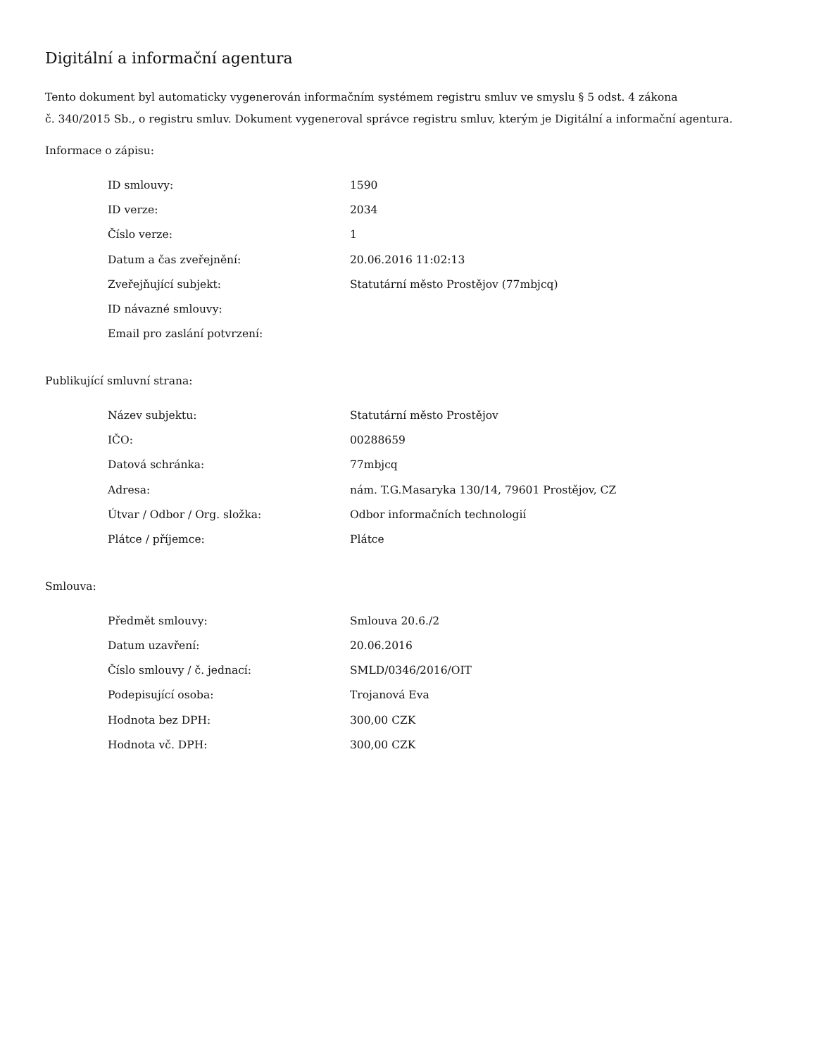Digitální a informační agentura
Tento dokument byl automaticky vygenerován informačním systémem registru smluv ve smyslu § 5 odst. 4 zákona
č. 340/2015 Sb., o registru smluv. Dokument vygeneroval správce registru smluv, kterým je Digitální a informační agentura.
Informace o zápisu:
| ID smlouvy: | 1590 |
| ID verze: | 2034 |
| Číslo verze: | 1 |
| Datum a čas zveřejnění: | 20.06.2016 11:02:13 |
| Zveřejňující subjekt: | Statutární město Prostějov (77mbjcq) |
| ID návazné smlouvy: | |
| Email pro zaslání potvrzení: | |
Publikující smluvní strana:
| Název subjektu: | Statutární město Prostějov |
| IČO: | 00288659 |
| Datová schránka: | 77mbjcq |
| Adresa: | nám. T.G.Masaryka 130/14, 79601 Prostějov, CZ |
| Útvar / Odbor / Org. složka: | Odbor informačních technologií |
| Plátce / příjemce: | Plátce |
Smlouva:
| Předmět smlouvy: | Smlouva 20.6./2 |
| Datum uzavření: | 20.06.2016 |
| Číslo smlouvy / č. jednací: | SMLD/0346/2016/OIT |
| Podepisující osoba: | Trojanová Eva |
| Hodnota bez DPH: | 300,00 CZK |
| Hodnota vč. DPH: | 300,00 CZK |